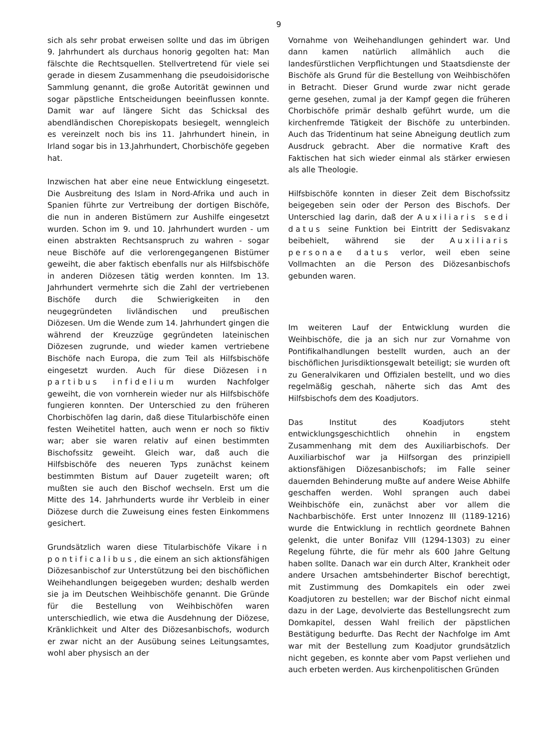9
sich als sehr probat erweisen sollte und das im übrigen 9. Jahrhundert als durchaus honorig gegolten hat: Man fälschte die Rechtsquellen. Stellvertretend für viele sei gerade in diesem Zusammenhang die pseudoisidorische Sammlung genannt, die große Autorität gewinnen und sogar päpstliche Entscheidungen beeinflussen konnte. Damit war auf längere Sicht das Schicksal des abendländischen Chorepiskopats besiegelt, wenngleich es vereinzelt noch bis ins 11. Jahrhundert hinein, in Irland sogar bis in 13.Jahrhundert, Chorbischöfe gegeben hat.
Inzwischen hat aber eine neue Entwicklung eingesetzt. Die Ausbreitung des Islam in Nord-Afrika und auch in Spanien führte zur Vertreibung der dortigen Bischöfe, die nun in anderen Bistümern zur Aushilfe eingesetzt wurden. Schon im 9. und 10. Jahrhundert wurden - um einen abstrakten Rechtsanspruch zu wahren - sogar neue Bischöfe auf die verlorengegangenen Bistümer geweiht, die aber faktisch ebenfalls nur als Hilfsbischöfe in anderen Diözesen tätig werden konnten. Im 13. Jahrhundert vermehrte sich die Zahl der vertriebenen Bischöfe durch die Schwierigkeiten in den neugegründeten livländischen und preußischen Diözesen. Um die Wende zum 14. Jahrhundert gingen die während der Kreuzzüge gegründeten lateinischen Diözesen zugrunde, und wieder kamen vertriebene Bischöfe nach Europa, die zum Teil als Hilfsbischöfe eingesetzt wurden. Auch für diese Diözesen in partibus infidelium wurden Nachfolger geweiht, die von vornherein wieder nur als Hilfsbischöfe fungieren konnten. Der Unterschied zu den früheren Chorbischöfen lag darin, daß diese Titularbischöfe einen festen Weihetitel hatten, auch wenn er noch so fiktiv war; aber sie waren relativ auf einen bestimmten Bischofssitz geweiht. Gleich war, daß auch die Hilfsbischöfe des neueren Typs zunächst keinem bestimmten Bistum auf Dauer zugeteilt waren; oft mußten sie auch den Bischof wechseln. Erst um die Mitte des 14. Jahrhunderts wurde ihr Verbleib in einer Diözese durch die Zuweisung eines festen Einkommens gesichert.
Grundsätzlich waren diese Titularbischöfe Vikare in pontificalibus, die einem an sich aktionsfähigen Diözesanbischof zur Unterstützung bei den bischöflichen Weihehandlungen beigegeben wurden; deshalb werden sie ja im Deutschen Weihbischöfe genannt. Die Gründe für die Bestellung von Weihbischöfen waren unterschiedlich, wie etwa die Ausdehnung der Diözese, Kränklichkeit und Alter des Diözesanbischofs, wodurch er zwar nicht an der Ausübung seines Leitungsamtes, wohl aber physisch an der
Vornahme von Weihehandlungen gehindert war. Und dann kamen natürlich allmählich auch die landesfürstlichen Verpflichtungen und Staatsdienste der Bischöfe als Grund für die Bestellung von Weihbischöfen in Betracht. Dieser Grund wurde zwar nicht gerade gerne gesehen, zumal ja der Kampf gegen die früheren Chorbischöfe primär deshalb geführt wurde, um die kirchenfremde Tätigkeit der Bischöfe zu unterbinden. Auch das Tridentinum hat seine Abneigung deutlich zum Ausdruck gebracht. Aber die normative Kraft des Faktischen hat sich wieder einmal als stärker erwiesen als alle Theologie.
Hilfsbischöfe konnten in dieser Zeit dem Bischofssitz beigegeben sein oder der Person des Bischofs. Der Unterschied lag darin, daß der Auxiliaris sedi datus seine Funktion bei Eintritt der Sedisvakanz beibehielt, während sie der Auxiliaris personae datus verlor, weil eben seine Vollmachten an die Person des Diözesanbischofs gebunden waren.
Im weiteren Lauf der Entwicklung wurden die Weihbischöfe, die ja an sich nur zur Vornahme von Pontifikalhandlungen bestellt wurden, auch an der bischöflichen Jurisdiktionsgewalt beteiligt; sie wurden oft zu Generalvikaren und Offizialen bestellt, und wo dies regelmäßig geschah, näherte sich das Amt des Hilfsbischofs dem des Koadjutors.
Das Institut des Koadjutors steht entwicklungsgeschichtlich ohnehin in engstem Zusammenhang mit dem des Auxiliarbischofs. Der Auxiliarbischof war ja Hilfsorgan des prinzipiell aktionsfähigen Diözesanbischofs; im Falle seiner dauernden Behinderung mußte auf andere Weise Abhilfe geschaffen werden. Wohl sprangen auch dabei Weihbischöfe ein, zunächst aber vor allem die Nachbarbischöfe. Erst unter Innozenz III (1189-1216) wurde die Entwicklung in rechtlich geordnete Bahnen gelenkt, die unter Bonifaz VIII (1294-1303) zu einer Regelung führte, die für mehr als 600 Jahre Geltung haben sollte. Danach war ein durch Alter, Krankheit oder andere Ursachen amtsbehinderter Bischof berechtigt, mit Zustimmung des Domkapitels ein oder zwei Koadjutoren zu bestellen; war der Bischof nicht einmal dazu in der Lage, devolvierte das Bestellungsrecht zum Domkapitel, dessen Wahl freilich der päpstlichen Bestätigung bedurfte. Das Recht der Nachfolge im Amt war mit der Bestellung zum Koadjutor grundsätzlich nicht gegeben, es konnte aber vom Papst verliehen und auch erbeten werden. Aus kirchenpolitischen Gründen